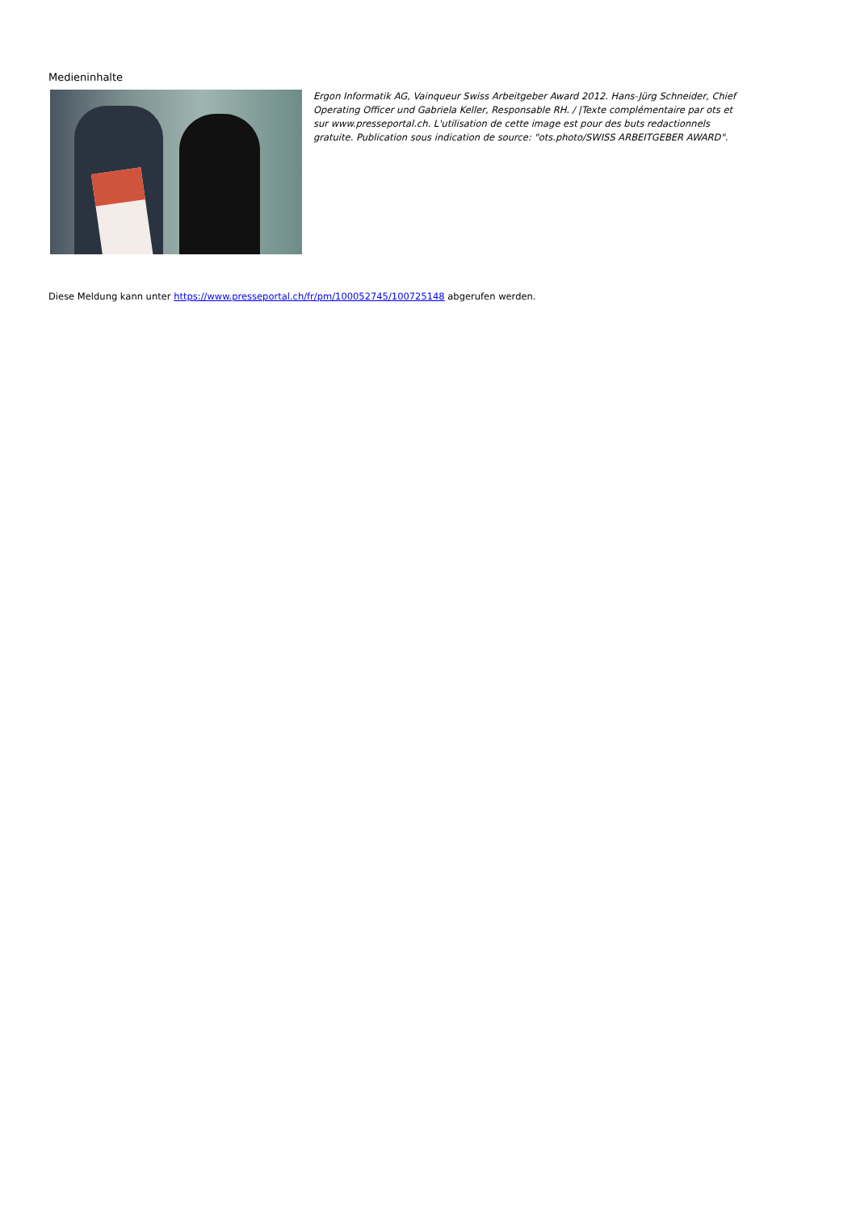Medieninhalte
Ergon Informatik AG, Vainqueur Swiss Arbeitgeber Award 2012. Hans-Jürg Schneider, Chief Operating Officer und Gabriela Keller, Responsable RH. / |Texte complémentaire par ots et sur www.presseportal.ch. L'utilisation de cette image est pour des buts redactionnels gratuite. Publication sous indication de source: "ots.photo/SWISS ARBEITGEBER AWARD".
Diese Meldung kann unter https://www.presseportal.ch/fr/pm/100052745/100725148 abgerufen werden.